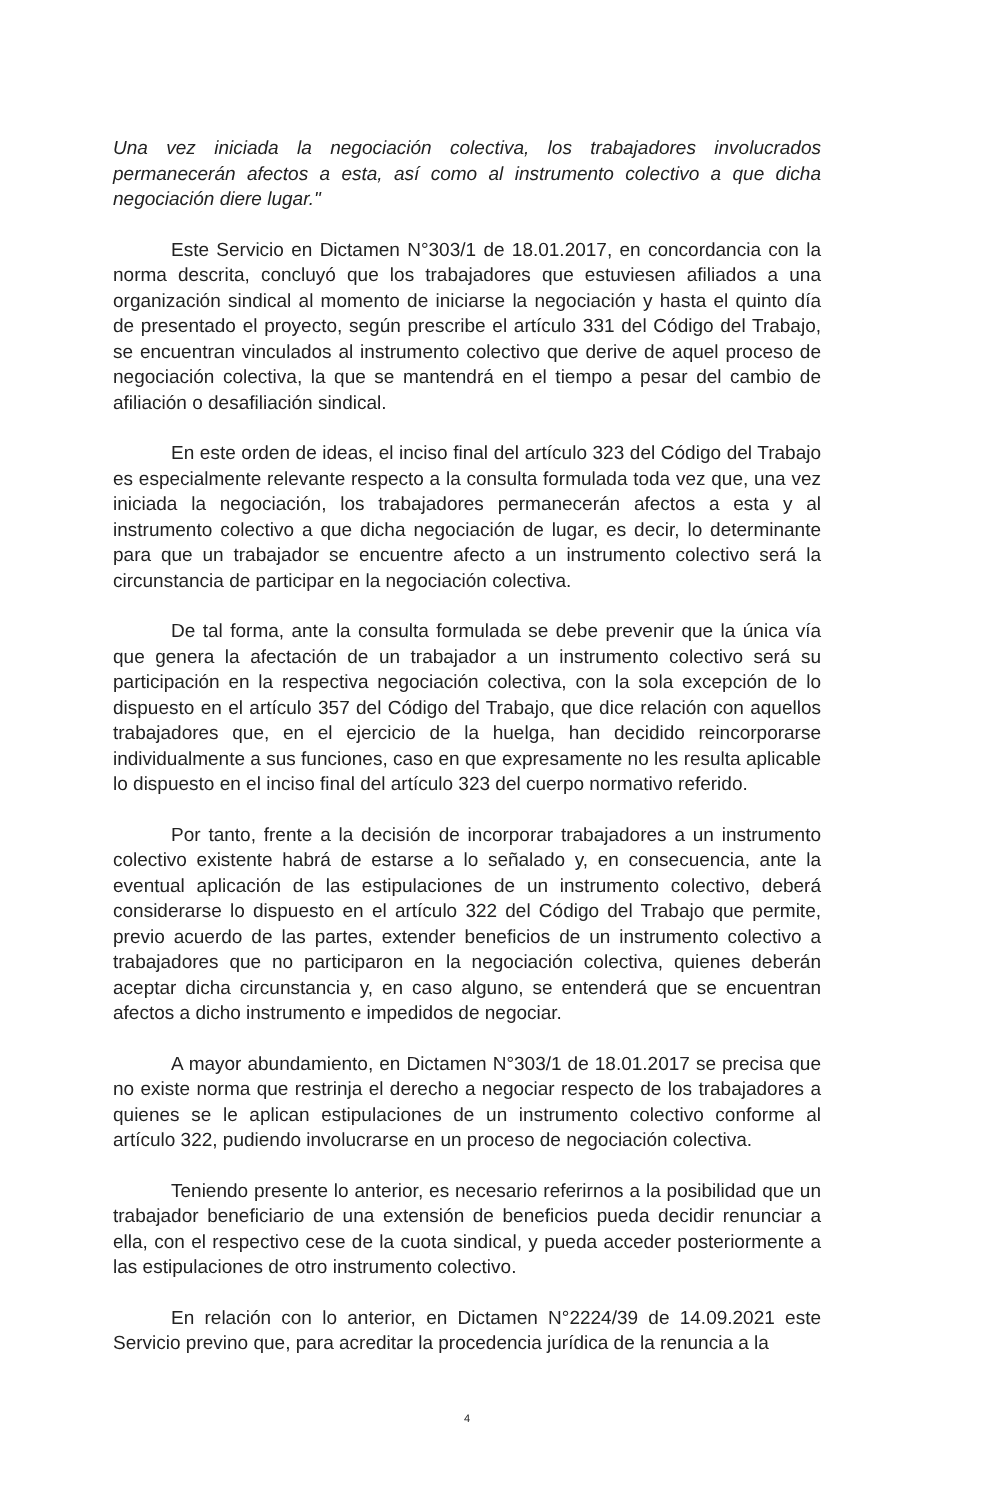Una vez iniciada la negociación colectiva, los trabajadores involucrados permanecerán afectos a esta, así como al instrumento colectivo a que dicha negociación diere lugar."
Este Servicio en Dictamen N°303/1 de 18.01.2017, en concordancia con la norma descrita, concluyó que los trabajadores que estuviesen afiliados a una organización sindical al momento de iniciarse la negociación y hasta el quinto día de presentado el proyecto, según prescribe el artículo 331 del Código del Trabajo, se encuentran vinculados al instrumento colectivo que derive de aquel proceso de negociación colectiva, la que se mantendrá en el tiempo a pesar del cambio de afiliación o desafiliación sindical.
En este orden de ideas, el inciso final del artículo 323 del Código del Trabajo es especialmente relevante respecto a la consulta formulada toda vez que, una vez iniciada la negociación, los trabajadores permanecerán afectos a esta y al instrumento colectivo a que dicha negociación de lugar, es decir, lo determinante para que un trabajador se encuentre afecto a un instrumento colectivo será la circunstancia de participar en la negociación colectiva.
De tal forma, ante la consulta formulada se debe prevenir que la única vía que genera la afectación de un trabajador a un instrumento colectivo será su participación en la respectiva negociación colectiva, con la sola excepción de lo dispuesto en el artículo 357 del Código del Trabajo, que dice relación con aquellos trabajadores que, en el ejercicio de la huelga, han decidido reincorporarse individualmente a sus funciones, caso en que expresamente no les resulta aplicable lo dispuesto en el inciso final del artículo 323 del cuerpo normativo referido.
Por tanto, frente a la decisión de incorporar trabajadores a un instrumento colectivo existente habrá de estarse a lo señalado y, en consecuencia, ante la eventual aplicación de las estipulaciones de un instrumento colectivo, deberá considerarse lo dispuesto en el artículo 322 del Código del Trabajo que permite, previo acuerdo de las partes, extender beneficios de un instrumento colectivo a trabajadores que no participaron en la negociación colectiva, quienes deberán aceptar dicha circunstancia y, en caso alguno, se entenderá que se encuentran afectos a dicho instrumento e impedidos de negociar.
A mayor abundamiento, en Dictamen N°303/1 de 18.01.2017 se precisa que no existe norma que restrinja el derecho a negociar respecto de los trabajadores a quienes se le aplican estipulaciones de un instrumento colectivo conforme al artículo 322, pudiendo involucrarse en un proceso de negociación colectiva.
Teniendo presente lo anterior, es necesario referirnos a la posibilidad que un trabajador beneficiario de una extensión de beneficios pueda decidir renunciar a ella, con el respectivo cese de la cuota sindical, y pueda acceder posteriormente a las estipulaciones de otro instrumento colectivo.
En relación con lo anterior, en Dictamen N°2224/39 de 14.09.2021 este Servicio previno que, para acreditar la procedencia jurídica de la renuncia a la
4